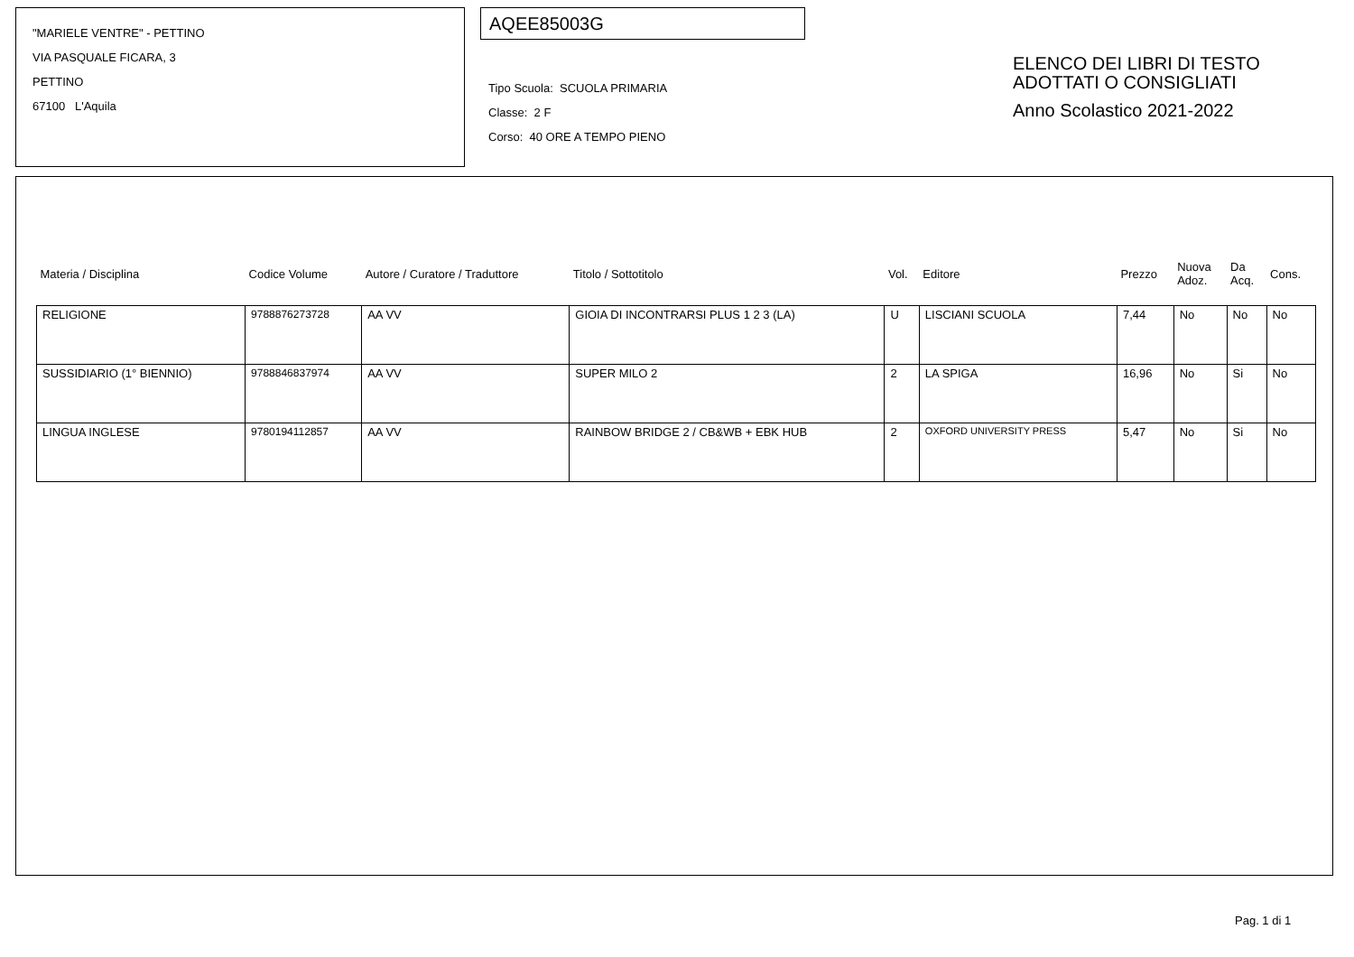"MARIELE VENTRE" - PETTINO
VIA PASQUALE FICARA, 3
PETTINO
67100 L'Aquila
AQEE85003G
Tipo Scuola: SCUOLA PRIMARIA
Classe: 2 F
Corso: 40 ORE A TEMPO PIENO
ELENCO DEI LIBRI DI TESTO
ADOTTATI O CONSIGLIATI
Anno Scolastico 2021-2022
| Materia / Disciplina | Codice Volume | Autore / Curatore / Traduttore | Titolo / Sottotitolo | Vol. | Editore | Prezzo | Nuova Adoz. | Da Acq. | Cons. |
| --- | --- | --- | --- | --- | --- | --- | --- | --- | --- |
| RELIGIONE | 9788876273728 | AA VV | GIOIA DI INCONTRARSI PLUS 1 2 3 (LA) | U | LISCIANI SCUOLA | 7,44 | No | No | No |
| SUSSIDIARIO (1° BIENNIO) | 9788846837974 | AA VV | SUPER MILO 2 | 2 | LA SPIGA | 16,96 | No | Si | No |
| LINGUA INGLESE | 9780194112857 | AA VV | RAINBOW BRIDGE 2 / CB&WB + EBK HUB | 2 | OXFORD UNIVERSITY PRESS | 5,47 | No | Si | No |
Pag. 1 di 1